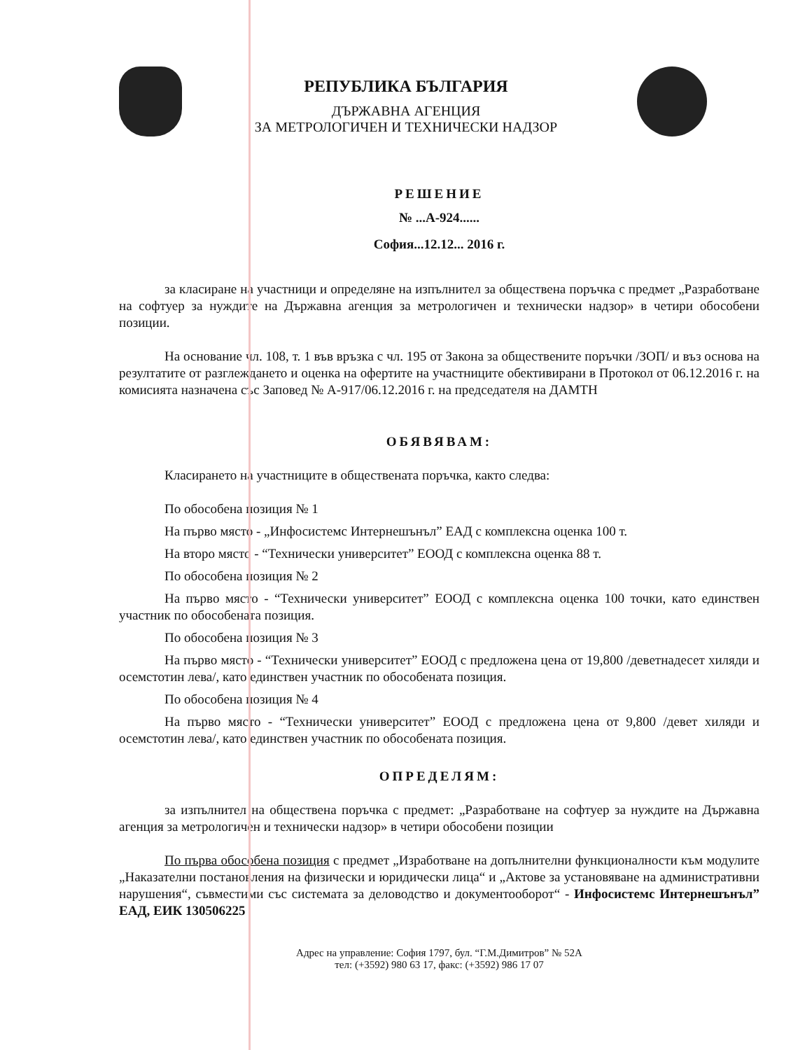РЕПУБЛИКА БЪЛГАРИЯ
ДЪРЖАВНА АГЕНЦИЯ
ЗА МЕТРОЛОГИЧЕН И ТЕХНИЧЕСКИ НАДЗОР
РЕШЕНИЕ
№ ...А-924......
София...12.12... 2016 г.
за класиране на участници и определяне на изпълнител за обществена поръчка с предмет „Разработване на софтуер за нуждите на Държавна агенция за метрологичен и технически надзор» в четири обособени позиции.
На основание чл. 108, т. 1 във връзка с чл. 195 от Закона за обществените поръчки /ЗОП/ и въз основа на резултатите от разглеждането и оценка на офертите на участниците обективирани в Протокол от 06.12.2016 г. на комисията назначена със Заповед № А-917/06.12.2016 г. на председателя на ДАМТН
ОБЯВЯВАМ:
Класирането на участниците в обществената поръчка, както следва:
По обособена позиция № 1
На първо място - „Инфосистемс Интернешънъл” ЕАД с комплексна оценка 100 т.
На второ място - “Технически университет” ЕООД с комплексна оценка 88 т.
По обособена позиция № 2
На първо място - “Технически университет” ЕООД с комплексна оценка 100 точки, като единствен участник по обособената позиция.
По обособена позиция № 3
На първо място - “Технически университет” ЕООД с предложена цена от 19,800 /деветнадесет хиляди и осемстотин лева/, като единствен участник по обособената позиция.
По обособена позиция № 4
На първо място - “Технически университет” ЕООД с предложена цена от 9,800 /девет хиляди и осемстотин лева/, като единствен участник по обособената позиция.
ОПРЕДЕЛЯМ:
за изпълнител на обществена поръчка с предмет: „Разработване на софтуер за нуждите на Държавна агенция за метрологичен и технически надзор» в четири обособени позиции
По първа обособена позиция с предмет „Изработване на допълнителни функционалности към модулите „Наказателни постановления на физически и юридически лица“ и „Актове за установяване на административни нарушения“, съвместими със системата за деловодство и документооборот“ - Инфосистемс Интернешънъл” ЕАД, ЕИК 130506225
Адрес на управление: София 1797, бул. “Г.М.Димитров” № 52А
тел: (+3592) 980 63 17, факс: (+3592) 986 17 07